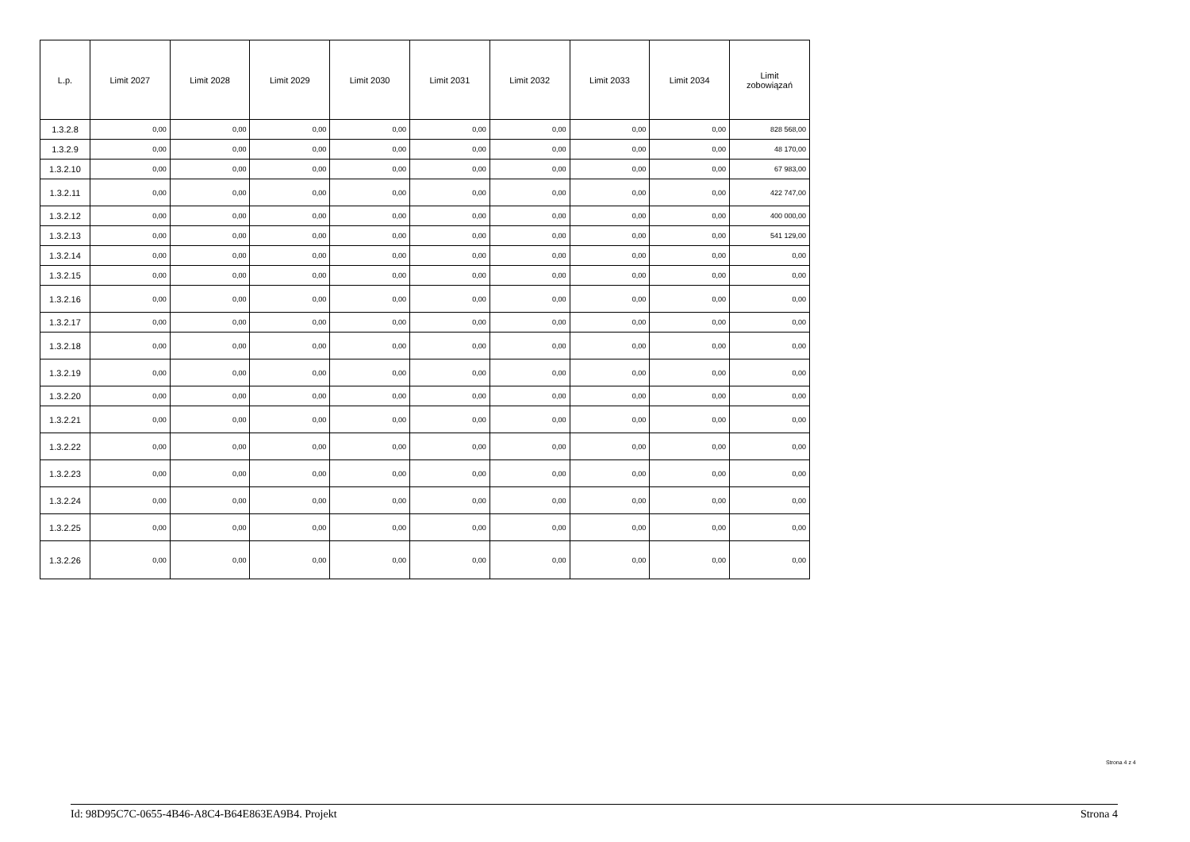| L.p. | Limit 2027 | Limit 2028 | Limit 2029 | Limit 2030 | Limit 2031 | Limit 2032 | Limit 2033 | Limit 2034 | Limit zobowiązań |
| --- | --- | --- | --- | --- | --- | --- | --- | --- | --- |
| 1.3.2.8 | 0,00 | 0,00 | 0,00 | 0,00 | 0,00 | 0,00 | 0,00 | 0,00 | 828 568,00 |
| 1.3.2.9 | 0,00 | 0,00 | 0,00 | 0,00 | 0,00 | 0,00 | 0,00 | 0,00 | 48 170,00 |
| 1.3.2.10 | 0,00 | 0,00 | 0,00 | 0,00 | 0,00 | 0,00 | 0,00 | 0,00 | 67 983,00 |
| 1.3.2.11 | 0,00 | 0,00 | 0,00 | 0,00 | 0,00 | 0,00 | 0,00 | 0,00 | 422 747,00 |
| 1.3.2.12 | 0,00 | 0,00 | 0,00 | 0,00 | 0,00 | 0,00 | 0,00 | 0,00 | 400 000,00 |
| 1.3.2.13 | 0,00 | 0,00 | 0,00 | 0,00 | 0,00 | 0,00 | 0,00 | 0,00 | 541 129,00 |
| 1.3.2.14 | 0,00 | 0,00 | 0,00 | 0,00 | 0,00 | 0,00 | 0,00 | 0,00 | 0,00 |
| 1.3.2.15 | 0,00 | 0,00 | 0,00 | 0,00 | 0,00 | 0,00 | 0,00 | 0,00 | 0,00 |
| 1.3.2.16 | 0,00 | 0,00 | 0,00 | 0,00 | 0,00 | 0,00 | 0,00 | 0,00 | 0,00 |
| 1.3.2.17 | 0,00 | 0,00 | 0,00 | 0,00 | 0,00 | 0,00 | 0,00 | 0,00 | 0,00 |
| 1.3.2.18 | 0,00 | 0,00 | 0,00 | 0,00 | 0,00 | 0,00 | 0,00 | 0,00 | 0,00 |
| 1.3.2.19 | 0,00 | 0,00 | 0,00 | 0,00 | 0,00 | 0,00 | 0,00 | 0,00 | 0,00 |
| 1.3.2.20 | 0,00 | 0,00 | 0,00 | 0,00 | 0,00 | 0,00 | 0,00 | 0,00 | 0,00 |
| 1.3.2.21 | 0,00 | 0,00 | 0,00 | 0,00 | 0,00 | 0,00 | 0,00 | 0,00 | 0,00 |
| 1.3.2.22 | 0,00 | 0,00 | 0,00 | 0,00 | 0,00 | 0,00 | 0,00 | 0,00 | 0,00 |
| 1.3.2.23 | 0,00 | 0,00 | 0,00 | 0,00 | 0,00 | 0,00 | 0,00 | 0,00 | 0,00 |
| 1.3.2.24 | 0,00 | 0,00 | 0,00 | 0,00 | 0,00 | 0,00 | 0,00 | 0,00 | 0,00 |
| 1.3.2.25 | 0,00 | 0,00 | 0,00 | 0,00 | 0,00 | 0,00 | 0,00 | 0,00 | 0,00 |
| 1.3.2.26 | 0,00 | 0,00 | 0,00 | 0,00 | 0,00 | 0,00 | 0,00 | 0,00 | 0,00 |
Strona 4 z 4
Id: 98D95C7C-0655-4B46-A8C4-B64E863EA9B4. Projekt Strona 4